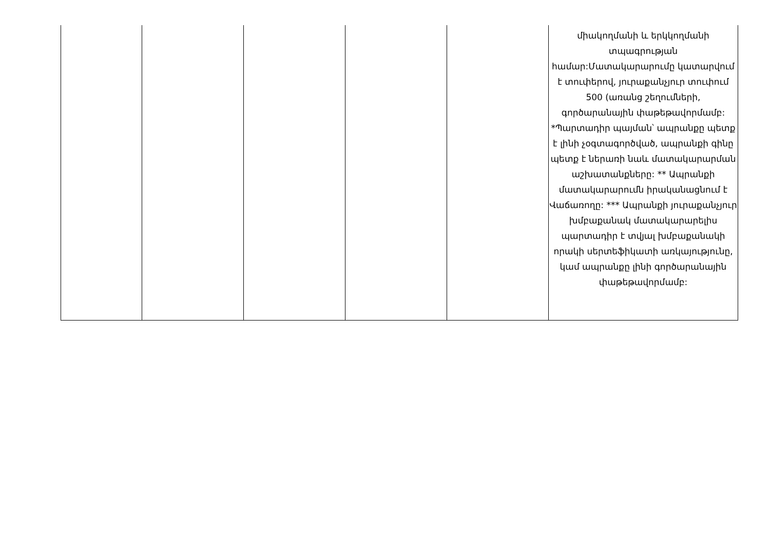| | | | | | միակողմանի և երկկողմանի տպագրության համար:Մատակարարումը կատարվում է տուփերով, յուրաքանչյուր տուփում 500 (առանց շեղումների, գործարանային փաթեթավորմամբ: *Պարտադիր պայման՝ ապրանքը պետք է լինի չօգտագործված, ապրանքի գինը պետք է ներառի նաև մատակարարման աշխատանքները: ** Ապրանքի մատակարարումն իրականացնում է Վաճառողը: *** Ապրանքի յուրաքանչյուր խմբաքանակ մատակարարելիս պարտադիր է տվյալ խմբաքանակի որակի սերտեֆիկատի առկայությունը, կամ ապրանքը լինի գործարանային փաթեթավորմամբ: |